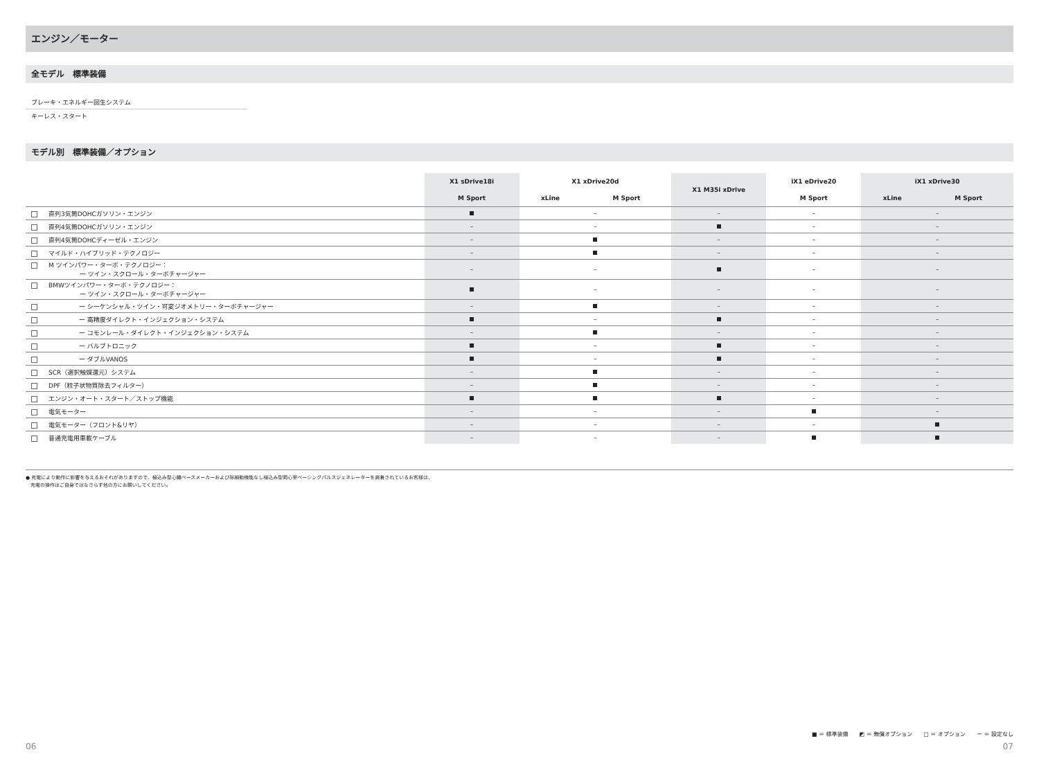エンジン／モーター
全モデル　標準装備
ブレーキ・エネルギー回生システム
キーレス・スタート
モデル別　標準装備／オプション
| | X1 sDrive18i | X1 xDrive20d | | X1 M35i xDrive | iX1 eDrive20 | iX1 xDrive30 | |
| --- | --- | --- | --- | --- | --- | --- | --- |
| | M Sport | xLine | M Sport | | M Sport | xLine | M Sport |
| 直列3気筒DOHCガソリン・エンジン | | – | | – | – | – | |
| 直列4気筒DOHCガソリン・エンジン | – | – | | | – | – | |
| 直列4気筒DOHCディーゼル・エンジン | – | | | – | – | – | |
| マイルド・ハイブリッド・テクノロジー | – | | | – | – | – | |
| M ツインパワー・ターボ・テクノロジー： ー ツイン・スクロール・ターボチャージャー | – | – | | | – | – | |
| BMWツインパワー・ターボ・テクノロジー： ー ツイン・スクロール・ターボチャージャー | | – | | – | – | – | |
| ー シーケンシャル・ツイン・可変ジオメトリー・ターボチャージャー | – | | | – | – | – | |
| ー 高精度ダイレクト・インジェクション・システム | | – | | | – | – | |
| ー コモンレール・ダイレクト・インジェクション・システム | – | | | – | – | – | |
| ー バルブトロニック | | – | | | – | – | |
| ー ダブルVANOS | | – | | | – | – | |
| SCR（選択触媒還元）システム | – | | | – | – | – | |
| DPF（粒子状物質除去フィルター） | – | | | – | – | – | |
| エンジン・オート・スタート／ストップ機能 | | | | | – | – | |
| 電気モーター | – | – | | – | | – | |
| 電気モーター（フロント&リヤ） | – | – | | – | – | | |
| 普通充電用車載ケーブル | – | – | | – | | | |
● 充電により動作に影響を与えるおそれがありますので、植込み型心臓ペースメーカーおよび除細動機能なし植込み型両心室ペーシングパルスジェネレーターを装着されているお客様は、
　充電の操作はご自身ではなさらず他の方にお願いしてください。
■ ＝ 標準装備　　◩ ＝ 無償オプション　　□ ＝ オプション　　ー ＝ 設定なし
06 07